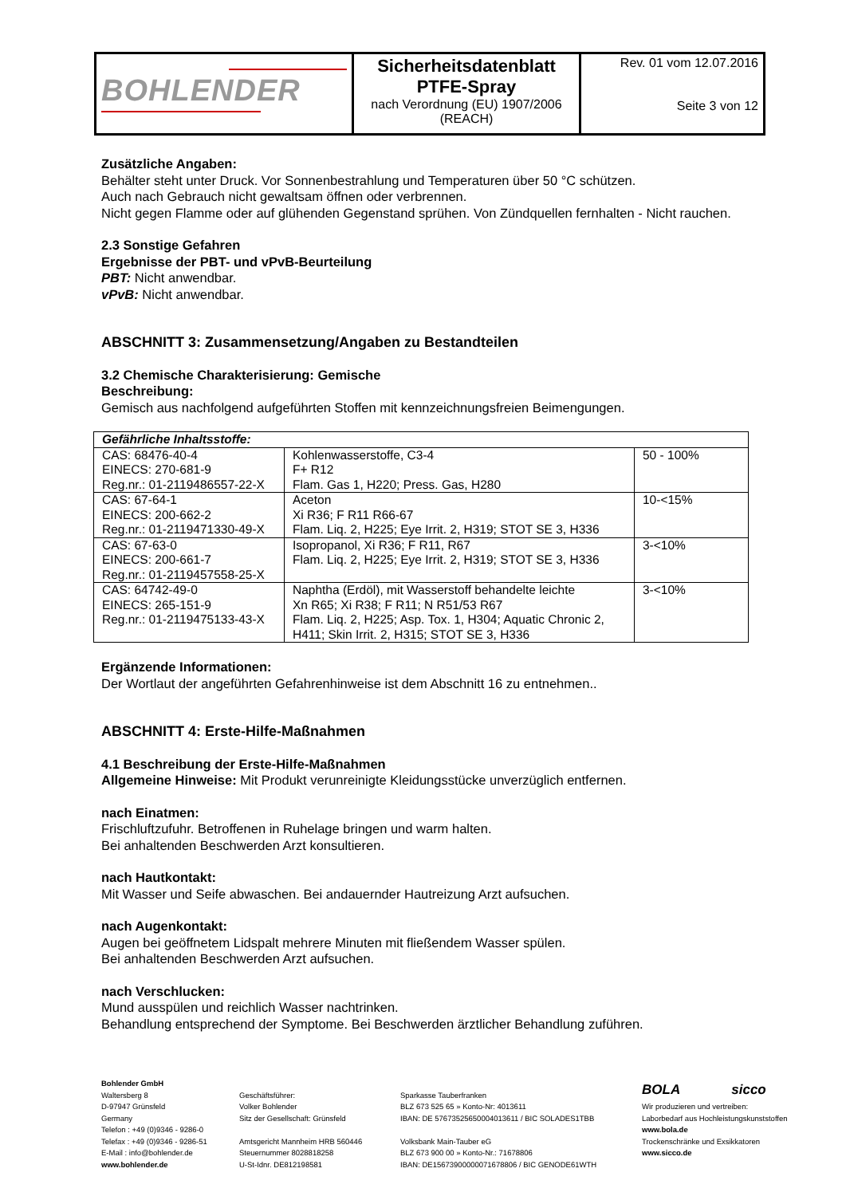| BOHLENDER | Sicherheitsdatenblatt PTFE-Spray nach Verordnung (EU) 1907/2006 (REACH) | Rev. 01 vom 12.07.2016 Seite 3 von 12 |
Zusätzliche Angaben:
Behälter steht unter Druck. Vor Sonnenbestrahlung und Temperaturen über 50 °C schützen.
Auch nach Gebrauch nicht gewaltsam öffnen oder verbrennen.
Nicht gegen Flamme oder auf glühenden Gegenstand sprühen. Von Zündquellen fernhalten - Nicht rauchen.
2.3 Sonstige Gefahren
Ergebnisse der PBT- und vPvB-Beurteilung
PBT: Nicht anwendbar.
vPvB: Nicht anwendbar.
ABSCHNITT 3: Zusammensetzung/Angaben zu Bestandteilen
3.2 Chemische Charakterisierung: Gemische
Beschreibung:
Gemisch aus nachfolgend aufgeführten Stoffen mit kennzeichnungsfreien Beimengungen.
| Gefährliche Inhaltsstoffe: | | |
| --- | --- | --- |
| CAS: 68476-40-4 EINECS: 270-681-9 Reg.nr.: 01-2119486557-22-X | Kohlenwasserstoffe, C3-4 F+ R12 Flam. Gas 1, H220; Press. Gas, H280 | 50 - 100% |
| CAS: 67-64-1 EINECS: 200-662-2 Reg.nr.: 01-2119471330-49-X | Aceton Xi R36; F R11 R66-67 Flam. Liq. 2, H225; Eye Irrit. 2, H319; STOT SE 3, H336 | 10-<15% |
| CAS: 67-63-0 EINECS: 200-661-7 Reg.nr.: 01-2119457558-25-X | Isopropanol, Xi R36; F R11, R67 Flam. Liq. 2, H225; Eye Irrit. 2, H319; STOT SE 3, H336 | 3-<10% |
| CAS: 64742-49-0 EINECS: 265-151-9 Reg.nr.: 01-2119475133-43-X | Naphtha (Erdöl), mit Wasserstoff behandelte leichte Xn R65; Xi R38; F R11; N R51/53 R67 Flam. Liq. 2, H225; Asp. Tox. 1, H304; Aquatic Chronic 2, H411; Skin Irrit. 2, H315; STOT SE 3, H336 | 3-<10% |
Ergänzende Informationen:
Der Wortlaut der angeführten Gefahrenhinweise ist dem Abschnitt 16 zu entnehmen..
ABSCHNITT 4: Erste-Hilfe-Maßnahmen
4.1 Beschreibung der Erste-Hilfe-Maßnahmen
Allgemeine Hinweise: Mit Produkt verunreinigte Kleidungsstücke unverzüglich entfernen.
nach Einatmen:
Frischluftzufuhr. Betroffenen in Ruhelage bringen und warm halten.
Bei anhaltenden Beschwerden Arzt konsultieren.
nach Hautkontakt:
Mit Wasser und Seife abwaschen. Bei andauernder Hautreizung Arzt aufsuchen.
nach Augenkontakt:
Augen bei geöffnetem Lidspalt mehrere Minuten mit fließendem Wasser spülen.
Bei anhaltenden Beschwerden Arzt aufsuchen.
nach Verschlucken:
Mund ausspülen und reichlich Wasser nachtrinken.
Behandlung entsprechend der Symptome. Bei Beschwerden ärztlicher Behandlung zuführen.
Bohlender GmbH
Waltersberg 8
D-97947 Grünsfeld
Germany
Telefon : +49 (0)9346 - 9286-0
Telefax : +49 (0)9346 - 9286-51
E-Mail : info@bohlender.de
www.bohlender.de
Geschäftsführer:
Volker Bohlender
Sitz der Gesellschaft: Grünsfeld
Amtsgericht Mannheim HRB 560446
Steuernummer 8028818258
U-St-Idnr. DE812198581
Sparkasse Tauberfranken
BLZ 673 525 65 » Konto-Nr: 4013611
IBAN: DE 57673525650004013611 / BIC SOLADES1TBB
Volksbank Main-Tauber eG
BLZ 673 900 00 » Konto-Nr.: 71678806
IBAN: DE15673900000071678806 / BIC GENODE61WTH
BOLA sicco
Wir produzieren und vertreiben:
Laborbedarf aus Hochleistungskunststoffen
www.bola.de
Trockenschränke und Exsikkatoren
www.sicco.de